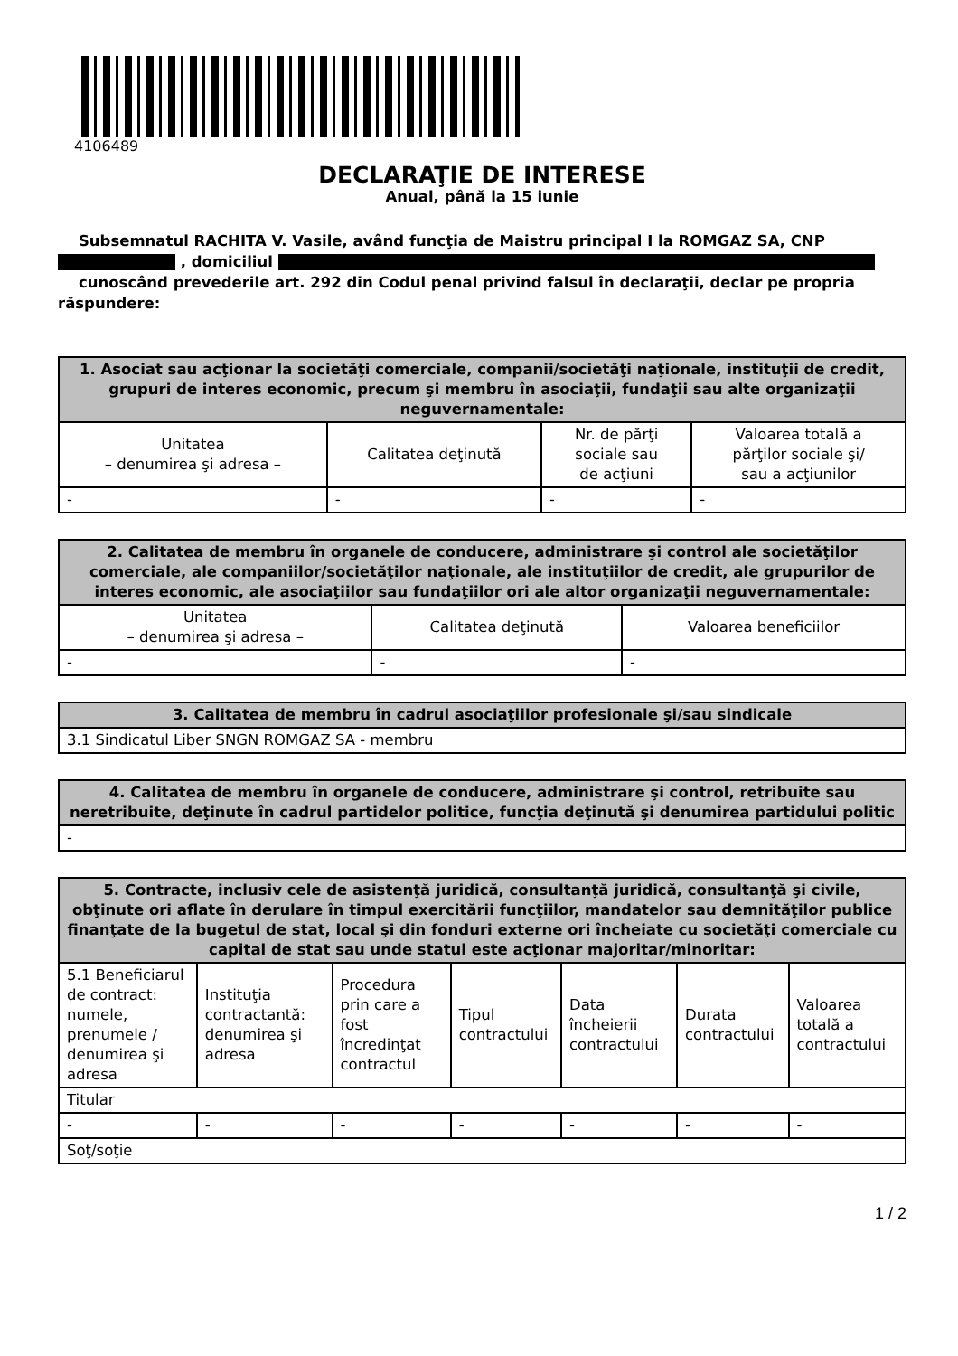4106489
DECLARAŢIE DE INTERESE
Anual, până la 15 iunie
Subsemnatul RACHITA V. Vasile, având funcţia de Maistru principal I la ROMGAZ SA, CNP
, domiciliul
cunoscând prevederile art. 292 din Codul penal privind falsul în declaraţii, declar pe propria răspundere:
| 1. Asociat sau acţionar la societăţi comerciale, companii/societăţi naţionale, instituţii de credit, grupuri de interes economic, precum şi membru în asociaţii, fundaţii sau alte organizaţii neguvernamentale: | | | |
| --- | --- | --- | --- |
| Unitatea – denumirea şi adresa – | Calitatea deţinută | Nr. de părţi sociale sau de acţiuni | Valoarea totală a părţilor sociale şi/ sau a acţiunilor |
| - | - | - | - |
| 2. Calitatea de membru în organele de conducere, administrare şi control ale societăţilor comerciale, ale companiilor/societăţilor naţionale, ale instituţiilor de credit, ale grupurilor de interes economic, ale asociaţiilor sau fundaţiilor ori ale altor organizaţii neguvernamentale: | | |
| --- | --- | --- |
| Unitatea – denumirea şi adresa – | Calitatea deţinută | Valoarea beneficiilor |
| - | - | - |
| 3. Calitatea de membru în cadrul asociaţiilor profesionale şi/sau sindicale |
| --- |
| 3.1 Sindicatul Liber SNGN ROMGAZ SA - membru |
| 4. Calitatea de membru în organele de conducere, administrare şi control, retribuite sau neretribuite, deţinute în cadrul partidelor politice, funcţia deţinută şi denumirea partidului politic |
| --- |
| - |
| 5. Contracte, inclusiv cele de asistenţă juridică, consultanţă juridică, consultanţă şi civile, obţinute ori aflate în derulare în timpul exercitării funcţiilor, mandatelor sau demnităţilor publice finanţate de la bugetul de stat, local şi din fonduri externe ori încheiate cu societăţi comerciale cu capital de stat sau unde statul este acţionar majoritar/minoritar: | | | | | | |
| --- | --- | --- | --- | --- | --- | --- |
| 5.1 Beneficiarul de contract: numele, prenumele / denumirea şi adresa | Instituţia contractantă: denumirea şi adresa | Procedura prin care a fost încredinţat contractul | Tipul contractului | Data încheierii contractului | Durata contractului | Valoarea totală a contractului |
| Titular | | | | | | |
| - | - | - | - | - | - | - |
| Soţ/soţie | | | | | | |
1 / 2